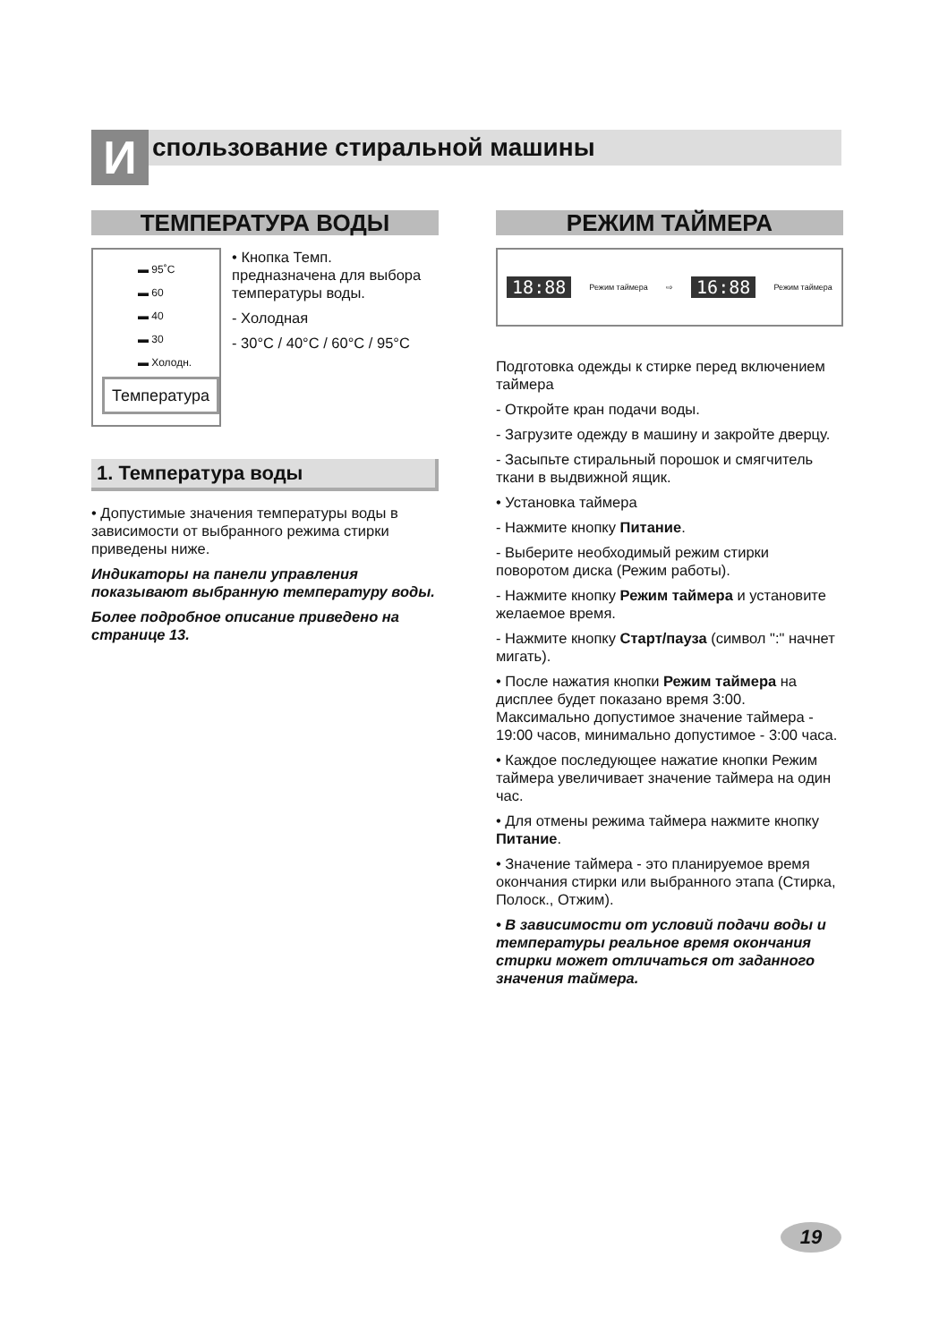Использование стиральной машины
ТЕМПЕРАТУРА ВОДЫ
▬ 95˚C
▬ 60
▬ 40
▬ 30
▬ Холодн.
Температура
• Кнопка Темп. предназначена для выбора температуры воды.
- Холодная
- 30°C / 40°C / 60°C / 95°C
1. Температура воды
• Допустимые значения температуры воды в зависимости от выбранного режима стирки приведены ниже.
Индикаторы на панели управления показывают выбранную температуру воды.
Более подробное описание приведено на странице 13.
РЕЖИМ ТАЙМЕРА
18:88 Режим таймера ⇨ 16:88 Режим таймера
Подготовка одежды к стирке перед включением таймера
- Откройте кран подачи воды.
- Загрузите одежду в машину и закройте дверцу.
- Засыпьте стиральный порошок и смягчитель ткани в выдвижной ящик.
• Установка таймера
- Нажмите кнопку Питание.
- Выберите необходимый режим стирки поворотом диска (Режим работы).
- Нажмите кнопку Режим таймера и установите желаемое время.
- Нажмите кнопку Старт/пауза (символ ":" начнет мигать).
• После нажатия кнопки Режим таймера на дисплее будет показано время 3:00. Максимально допустимое значение таймера - 19:00 часов, минимально допустимое - 3:00 часа.
• Каждое последующее нажатие кнопки Режим таймера увеличивает значение таймера на один час.
• Для отмены режима таймера нажмите кнопку Питание.
• Значение таймера - это планируемое время окончания стирки или выбранного этапа (Стирка, Полоск., Отжим).
• В зависимости от условий подачи воды и температуры реальное время окончания стирки может отличаться от заданного значения таймера.
19